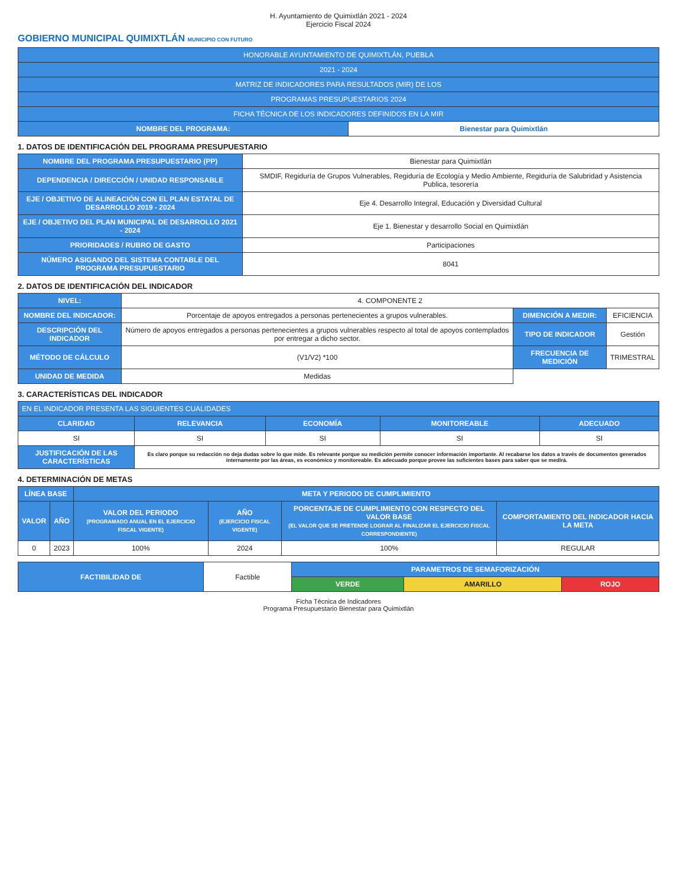H. Ayuntamiento de Quimixtlán 2021 - 2024
Ejercicio Fiscal 2024
GOBIERNO MUNICIPAL QUIMIXTLÁN MUNICIPIO CON FUTURO
| HONORABLE AYUNTAMIENTO DE QUIMIXTLÁN, PUEBLA | |
| 2021 - 2024 | |
| MATRIZ DE INDICADORES PARA RESULTADOS (MIR) DE LOS | |
| PROGRAMAS PRESUPUESTARIOS 2024 | |
| FICHA TÉCNICA DE LOS INDICADORES DEFINIDOS EN LA MIR | |
| NOMBRE DEL PROGRAMA: | Bienestar para Quimixtlán |
1. DATOS DE IDENTIFICACIÓN DEL PROGRAMA PRESUPUESTARIO
| NOMBRE DEL PROGRAMA PRESUPUESTARIO (PP) | Bienestar para Quimixtlán |
| DEPENDENCIA / DIRECCIÓN / UNIDAD RESPONSABLE | SMDIF, Regiduría de Grupos Vulnerables, Regiduría de Ecología y Medio Ambiente, Regiduría de Salubridad y Asistencia Publica, tesorería |
| EJE / OBJETIVO DE ALINEACIÓN CON EL PLAN ESTATAL DE DESARROLLO 2019 - 2024 | Eje 4. Desarrollo Integral, Educación y Diversidad Cultural |
| EJE / OBJETIVO DEL PLAN MUNICIPAL DE DESARROLLO 2021 - 2024 | Eje 1. Bienestar y desarrollo Social en Quimixtlán |
| PRIORIDADES / RUBRO DE GASTO | Participaciones |
| NÚMERO ASIGANDO DEL SISTEMA CONTABLE DEL PROGRAMA PRESUPUESTARIO | 8041 |
2. DATOS DE IDENTIFICACIÓN DEL INDICADOR
| NIVEL: | 4. COMPONENTE 2 | | |
| NOMBRE DEL INDICADOR: | Porcentaje de apoyos entregados a personas pertenecientes a grupos vulnerables. | DIMENCIÓN A MEDIR: | EFICIENCIA |
| DESCRIPCIÓN DEL INDICADOR | Número de apoyos entregados a personas pertenecientes a grupos vulnerables respecto al total de apoyos contemplados por entregar a dicho sector. | TIPO DE INDICADOR | Gestión |
| MÉTODO DE CÁLCULO | (V1/V2) *100 | FRECUENCIA DE MEDICIÓN | TRIMESTRAL |
| UNIDAD DE MEDIDA | Medidas | | |
3. CARACTERÍSTICAS DEL INDICADOR
| EN EL INDICADOR PRESENTA LAS SIGUIENTES CUALIDADES | | | | |
| CLARIDAD | RELEVANCIA | ECONOMÍA | MONITOREABLE | ADECUADO |
| SI | SI | SI | SI | SI |
| JUSTIFICACIÓN DE LAS CARACTERÍSTICAS | Es claro porque su redacción no deja dudas sobre lo que mide. Es relevante porque su medición permite conocer información importante. Al recabarse los datos a través de documentos generados internamente por las áreas, es económico y monitoreable. Es adecuado porque provee las suficientes bases para saber que se medirá. | | | |
4. DETERMINACIÓN DE METAS
| LÍNEA BASE | | META Y PERIODO DE CUMPLIMIENTO | | | |
| --- | --- | --- | --- | --- | --- |
| VALOR | AÑO | VALOR DEL PERIODO (PROGRAMADO ANUAL EN EL EJERCICIO FISCAL VIGENTE) | AÑO (EJERCICIO FISCAL VIGENTE) | PORCENTAJE DE CUMPLIMIENTO CON RESPECTO DEL VALOR BASE (EL VALOR QUE SE PRETENDE LOGRAR AL FINALIZAR EL EJERCICIO FISCAL CORRESPONDIENTE) | COMPORTAMIENTO DEL INDICADOR HACIA LA META |
| 0 | 2023 | 100% | 2024 | 100% | REGULAR |
| FACTIBILIDAD DE | Factible | PARAMETROS DE SEMAFORIZACIÓN | | |
| | | VERDE | AMARILLO | ROJO |
Ficha Técnica de Indicadores
Programa Presupuestario Bienestar para Quimixtlán